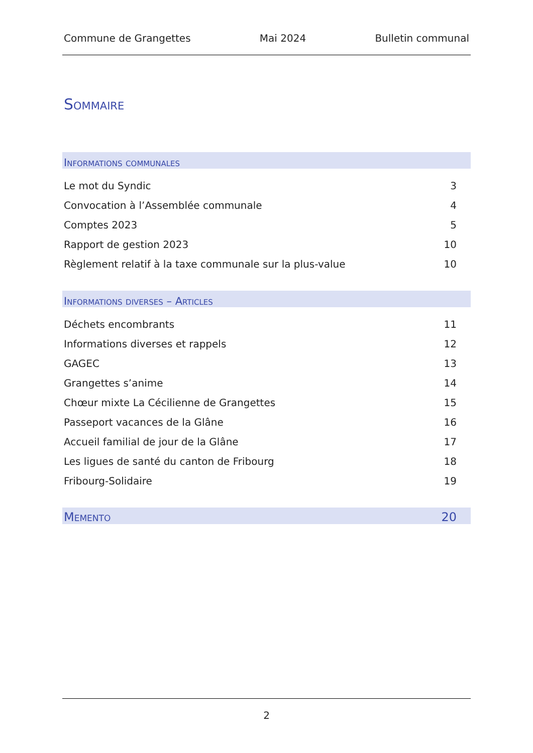Commune de Grangettes Mai 2024 Bulletin communal
Sommaire
Informations communales
Le mot du Syndic 3
Convocation à l’Assemblée communale 4
Comptes 2023 5
Rapport de gestion 2023 10
Règlement relatif à la taxe communale sur la plus-value 10
Informations diverses – Articles
Déchets encombrants 11
Informations diverses et rappels 12
GAGEC 13
Grangettes s’anime 14
Chœur mixte La Cécilienne de Grangettes 15
Passeport vacances de la Glâne 16
Accueil familial de jour de la Glâne 17
Les ligues de santé du canton de Fribourg 18
Fribourg-Solidaire 19
Memento 20
2